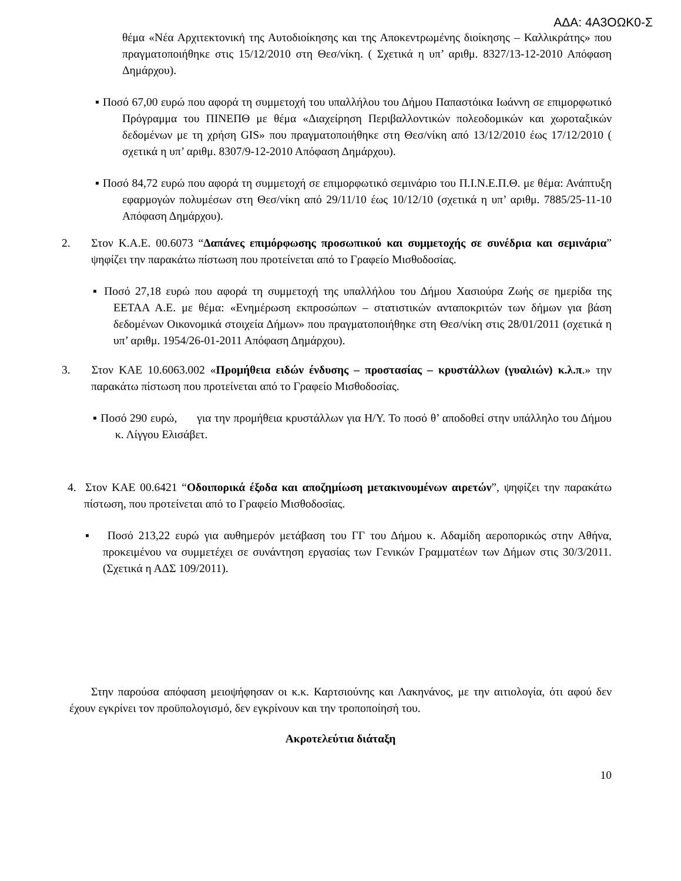ΑΔΑ: 4Α3ΟΩΚ0-Σ
θέμα «Νέα Αρχιτεκτονική της Αυτοδιοίκησης και της Αποκεντρωμένης διοίκησης – Καλλικράτης» που πραγματοποιήθηκε στις 15/12/2010 στη Θεσ/νίκη. ( Σχετικά η υπ’ αριθμ. 8327/13-12-2010 Απόφαση Δημάρχου).
▪ Ποσό 67,00 ευρώ που αφορά τη συμμετοχή του υπαλλήλου του Δήμου Παπαστόικα Ιωάννη σε επιμορφωτικό Πρόγραμμα του ΠΙΝΕΠΘ με θέμα «Διαχείρηση Περιβαλλοντικών πολεοδομικών και χωροταξικών δεδομένων με τη χρήση GIS» που πραγματοποιήθηκε στη Θεσ/νίκη από 13/12/2010 έως 17/12/2010 ( σχετικά η υπ’ αριθμ. 8307/9-12-2010 Απόφαση Δημάρχου).
▪ Ποσό 84,72 ευρώ που αφορά τη συμμετοχή σε επιμορφωτικό σεμινάριο του Π.Ι.Ν.Ε.Π.Θ. με θέμα: Ανάπτυξη εφαρμογών πολυμέσων στη Θεσ/νίκη από 29/11/10 έως 10/12/10 (σχετικά η υπ’ αριθμ. 7885/25-11-10 Απόφαση Δημάρχου).
2. Στον Κ.Α.Ε. 00.6073 “Δαπάνες επιμόρφωσης προσωπικού και συμμετοχής σε συνέδρια και σεμινάρια” ψηφίζει την παρακάτω πίστωση που προτείνεται από το Γραφείο Μισθοδοσίας.
▪ Ποσό 27,18 ευρώ που αφορά τη συμμετοχή της υπαλλήλου του Δήμου Χασιούρα Ζωής σε ημερίδα της ΕΕΤΑΑ Α.Ε. με θέμα: «Ενημέρωση εκπροσώπων – στατιστικών ανταποκριτών των δήμων για βάση δεδομένων Οικονομικά στοιχεία Δήμων» που πραγματοποιήθηκε στη Θεσ/νίκη στις 28/01/2011 (σχετικά η υπ’ αριθμ. 1954/26-01-2011 Απόφαση Δημάρχου).
3. Στον ΚΑΕ 10.6063.002 «Προμήθεια ειδών ένδυσης – προστασίας – κρυστάλλων (γυαλιών) κ.λ.π.» την παρακάτω πίστωση που προτείνεται από το Γραφείο Μισθοδοσίας.
▪ Ποσό 290 ευρώ, για την προμήθεια κρυστάλλων για Η/Υ. Το ποσό θ’ αποδοθεί στην υπάλληλο του Δήμου κ. Λίγγου Ελισάβετ.
4. Στον ΚΑΕ 00.6421 “Οδοιπορικά έξοδα και αποζημίωση μετακινουμένων αιρετών”, ψηφίζει την παρακάτω πίστωση, που προτείνεται από το Γραφείο Μισθοδοσίας.
▪ Ποσό 213,22 ευρώ για αυθημερόν μετάβαση του ΓΓ του Δήμου κ. Αδαμίδη αεροπορικώς στην Αθήνα, προκειμένου να συμμετέχει σε συνάντηση εργασίας των Γενικών Γραμματέων των Δήμων στις 30/3/2011. (Σχετικά η ΑΔΣ 109/2011).
Στην παρούσα απόφαση μειοψήφησαν οι κ.κ. Καρτσιούνης και Λακηνάνος, με την αιτιολογία, ότι αφού δεν έχουν εγκρίνει τον προϋπολογισμό, δεν εγκρίνουν και την τροποποίησή του.
Ακροτελεύτια διάταξη
10